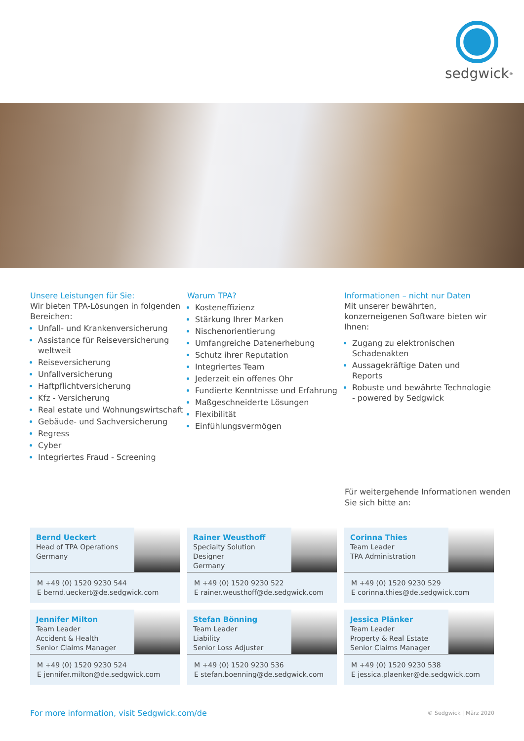sedgwick<sup>®</sup>
Unsere Leistungen für Sie:
Wir bieten TPA-Lösungen in folgenden Bereichen:
Unfall- und Krankenversicherung
Assistance für Reiseversicherung weltweit
Reiseversicherung
Unfallversicherung
Haftpflichtversicherung
Kfz - Versicherung
Real estate und Wohnungswirtschaft
Gebäude- und Sachversicherung
Regress
Cyber
Integriertes Fraud - Screening
Warum TPA?
Kosteneffizienz
Stärkung Ihrer Marken
Nischenorientierung
Umfangreiche Datenerhebung
Schutz ihrer Reputation
Integriertes Team
Jederzeit ein offenes Ohr
Fundierte Kenntnisse und Erfahrung
Maßgeschneiderte Lösungen
Flexibilität
Einfühlungsvermögen
Informationen – nicht nur Daten
Mit unserer bewährten, konzerneigenen Software bieten wir Ihnen:
Zugang zu elektronischen Schadenakten
Aussagekräftige Daten und Reports
Robuste und bewährte Technologie - powered by Sedgwick
Für weitergehende Informationen wenden Sie sich bitte an:
Bernd Ueckert
Head of TPA Operations
Germany
M +49 (0) 1520 9230 544
E bernd.ueckert@de.sedgwick.com
Rainer Weusthoff
Specialty Solution Designer
Germany
M +49 (0) 1520 9230 522
E rainer.weusthoff@de.sedgwick.com
Corinna Thies
Team Leader
TPA Administration
M +49 (0) 1520 9230 529
E corinna.thies@de.sedgwick.com
Jennifer Milton
Team Leader
Accident & Health
Senior Claims Manager
M +49 (0) 1520 9230 524
E jennifer.milton@de.sedgwick.com
Stefan Bönning
Team Leader
Liability
Senior Loss Adjuster
M +49 (0) 1520 9230 536
E stefan.boenning@de.sedgwick.com
Jessica Plänker
Team Leader
Property & Real Estate
Senior Claims Manager
M +49 (0) 1520 9230 538
E jessica.plaenker@de.sedgwick.com
For more information, visit Sedgwick.com/de © Sedgwick | März 2020